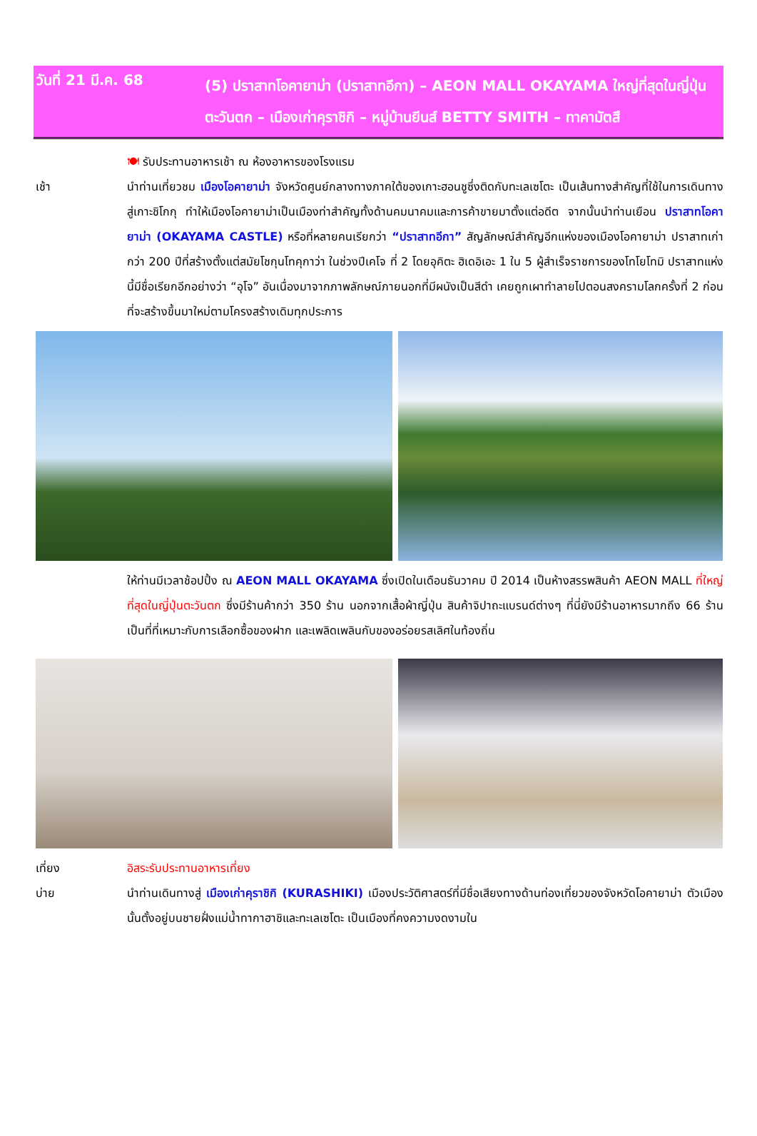วันที่ 21 มี.ค. 68
(5) ปราสาทโอคายาม่า (ปราสาทอีกา) – AEON MALL OKAYAMA ใหญ่ที่สุดในญี่ปุ่นตะวันตก – เมืองเก่าคุราชิกิ – หมู่บ้านยีนส์ BETTY SMITH – ทาคามัตสึ
🍽 รับประทานอาหารเช้า ณ ห้องอาหารของโรงแรม
เช้า นำท่านเที่ยวชม เมืองโอคายาม่า จังหวัดศูนย์กลางทางภาคใต้ของเกาะฮอนชูซึ่งติดกับทะเลเซโตะ เป็นเส้นทางสำคัญที่ใช้ในการเดินทางสู่เกาะชิโกกุ ทำให้เมืองโอคายาม่าเป็นเมืองท่าสำคัญทั้งด้านคมนาคมและการค้าขายมาตั้งแต่อดีต จากนั้นนำท่านเยือน ปราสาทโอคายาม่า (OKAYAMA CASTLE) หรือที่หลายคนเรียกว่า “ปราสาทอีกา” สัญลักษณ์สำคัญอีกแห่งของเมืองโอคายาม่า ปราสาทเก่ากว่า 200 ปีที่สร้างตั้งแต่สมัยโชกุนโทคุกาว่า ในช่วงปีเคโจ ที่ 2 โดยอุคิตะ ฮิเดอิเอะ 1 ใน 5 ผู้สำเร็จราชการของโทโยโทมิ ปราสาทแห่งนี้มีชื่อเรียกอีกอย่างว่า “อุโจ” อันเนื่องมาจากภาพลักษณ์ภายนอกที่มีผนังเป็นสีดำ เคยถูกเผาทำลายไปตอนสงครามโลกครั้งที่ 2 ก่อนที่จะสร้างขึ้นมาใหม่ตามโครงสร้างเดิมทุกประการ
ให้ท่านมีเวลาช้อปปิ้ง ณ AEON MALL OKAYAMA ซึ่งเปิดในเดือนธันวาคม ปี 2014 เป็นห้างสรรพสินค้า AEON MALL ที่ใหญ่ที่สุดในญี่ปุ่นตะวันตก ซึ่งมีร้านค้ากว่า 350 ร้าน นอกจากเสื้อผ้าญี่ปุ่น สินค้าจิปาถะแบรนด์ต่างๆ ที่นี่ยังมีร้านอาหารมากถึง 66 ร้าน เป็นที่ที่เหมาะกับการเลือกซื้อของฝาก และเพลิดเพลินกับของอร่อยรสเลิศในท้องถิ่น
เที่ยง อิสระรับประทานอาหารเที่ยง
บ่าย นำท่านเดินทางสู่ เมืองเก่าคุราชิกิ (KURASHIKI) เมืองประวัติศาสตร์ที่มีชื่อเสียงทางด้านท่องเที่ยวของจังหวัดโอคายาม่า ตัวเมืองนั้นตั้งอยู่บนชายฝั่งแม่น้ำทากาฮาชิและทะเลเซโตะ เป็นเมืองที่คงความงดงามใน